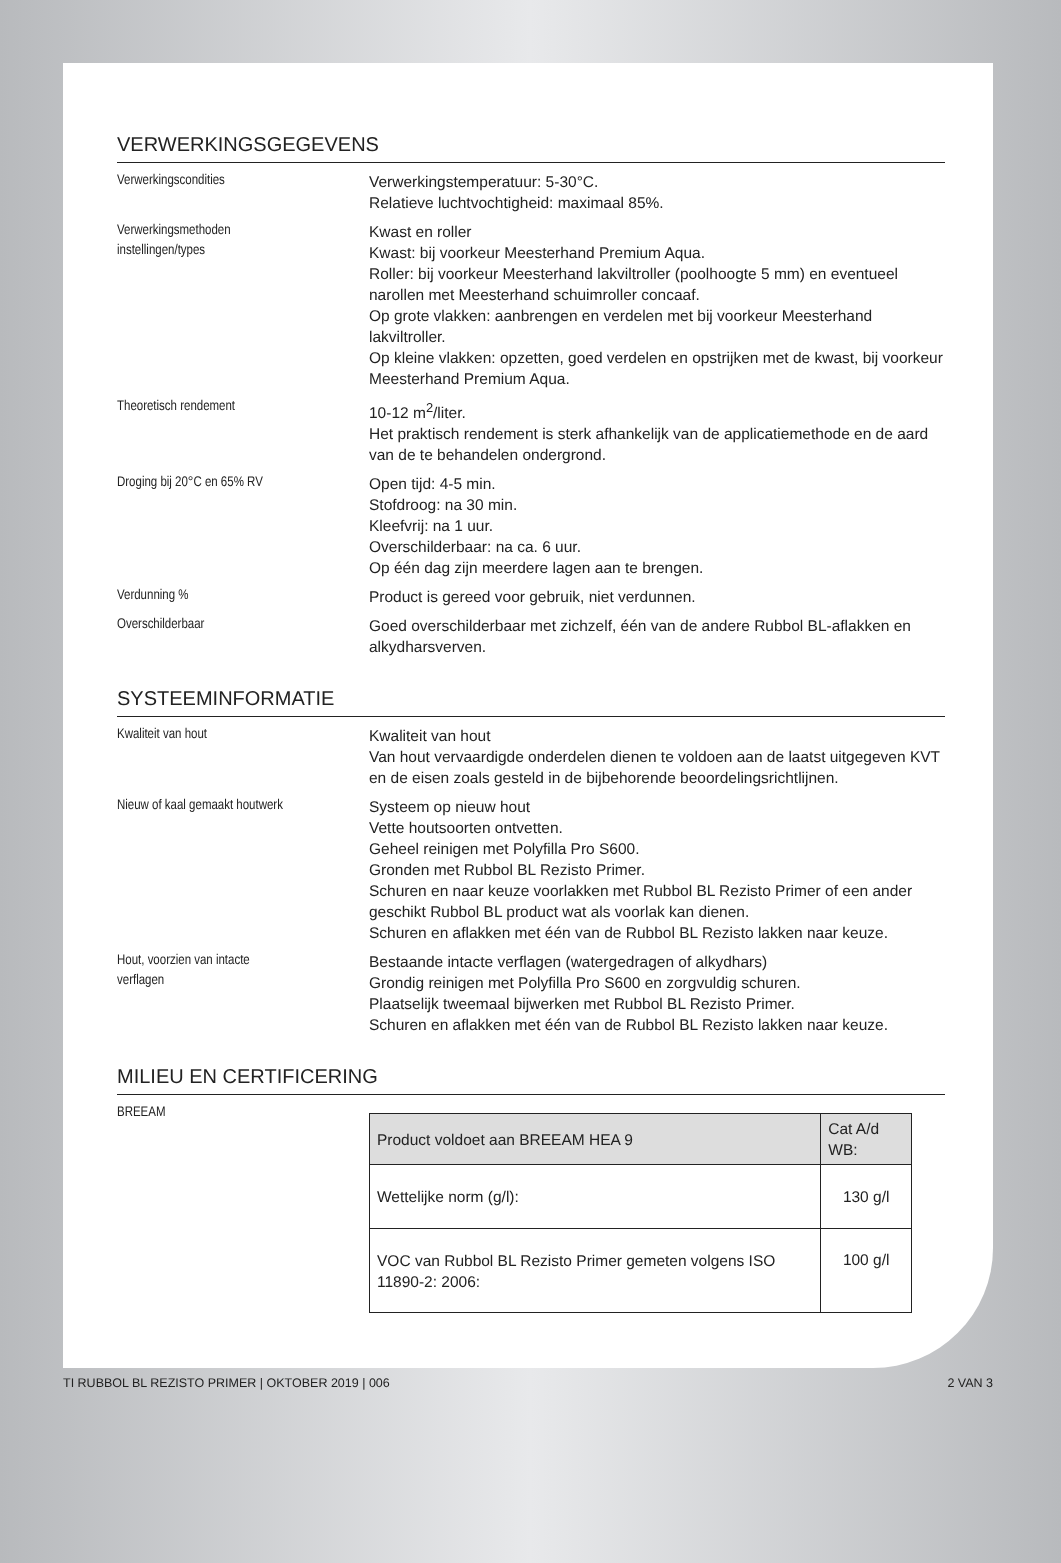VERWERKINGSGEGEVENS
Verwerkingscondities
Verwerkingstemperatuur: 5-30°C.
Relatieve luchtvochtigheid: maximaal 85%.
Verwerkingsmethoden
instellingen/types
Kwast en roller
Kwast: bij voorkeur Meesterhand Premium Aqua.
Roller: bij voorkeur Meesterhand lakviltroller (poolhoogte 5 mm) en eventueel narollen met Meesterhand schuimroller concaaf.
Op grote vlakken: aanbrengen en verdelen met bij voorkeur Meesterhand lakviltroller.
Op kleine vlakken: opzetten, goed verdelen en opstrijken met de kwast, bij voorkeur Meesterhand Premium Aqua.
Theoretisch rendement
10-12 m<sup>2</sup>/liter.
Het praktisch rendement is sterk afhankelijk van de applicatiemethode en de aard van de te behandelen ondergrond.
Droging bij 20°C en 65% RV
Open tijd: 4-5 min.
Stofdroog: na 30 min.
Kleefvrij: na 1 uur.
Overschilderbaar: na ca. 6 uur.
Op één dag zijn meerdere lagen aan te brengen.
Verdunning %
Product is gereed voor gebruik, niet verdunnen.
Overschilderbaar
Goed overschilderbaar met zichzelf, één van de andere Rubbol BL-aflakken en alkydharsverven.
SYSTEEMINFORMATIE
Kwaliteit van hout
Kwaliteit van hout
Van hout vervaardigde onderdelen dienen te voldoen aan de laatst uitgegeven KVT en de eisen zoals gesteld in de bijbehorende beoordelingsrichtlijnen.
Nieuw of kaal gemaakt houtwerk
Systeem op nieuw hout
Vette houtsoorten ontvetten.
Geheel reinigen met Polyfilla Pro S600.
Gronden met Rubbol BL Rezisto Primer.
Schuren en naar keuze voorlakken met Rubbol BL Rezisto Primer of een ander geschikt Rubbol BL product wat als voorlak kan dienen.
Schuren en aflakken met één van de Rubbol BL Rezisto lakken naar keuze.
Hout, voorzien van intacte
verflagen
Bestaande intacte verflagen (watergedragen of alkydhars)
Grondig reinigen met Polyfilla Pro S600 en zorgvuldig schuren.
Plaatselijk tweemaal bijwerken met Rubbol BL Rezisto Primer.
Schuren en aflakken met één van de Rubbol BL Rezisto lakken naar keuze.
MILIEU EN CERTIFICERING
BREEAM
| Product voldoet aan BREEAM HEA 9 | Cat A/d WB: |
| --- | --- |
| Wettelijke norm (g/l): | 130 g/l |
| VOC van Rubbol BL Rezisto Primer gemeten volgens ISO 11890-2: 2006: | 100 g/l |
TI RUBBOL BL REZISTO PRIMER | OKTOBER 2019 | 006 2 VAN 3